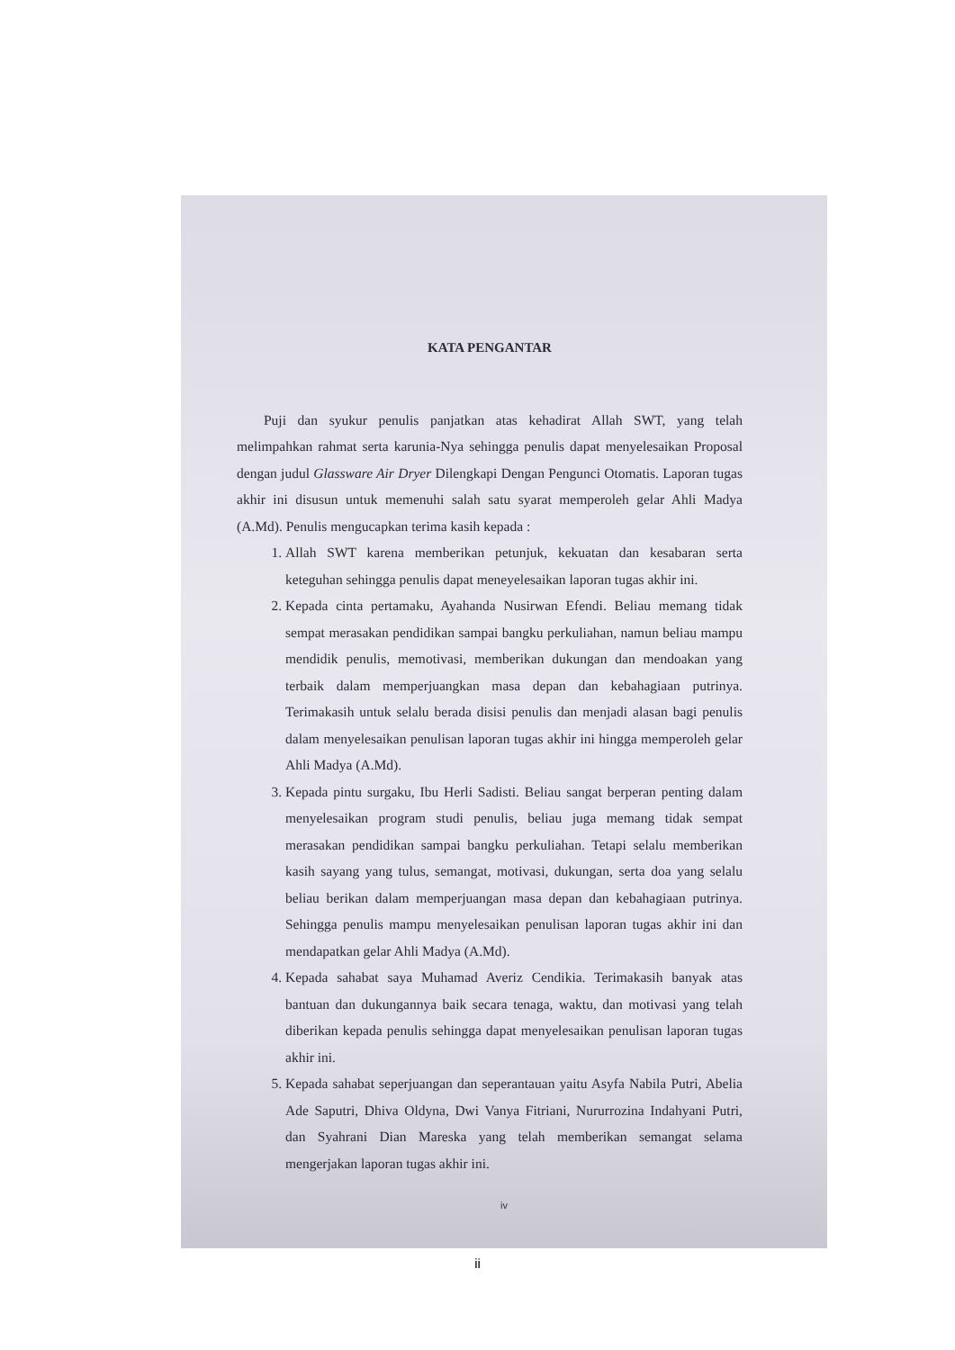KATA PENGANTAR
Puji dan syukur penulis panjatkan atas kehadirat Allah SWT, yang telah melimpahkan rahmat serta karunia-Nya sehingga penulis dapat menyelesaikan Proposal dengan judul Glassware Air Dryer Dilengkapi Dengan Pengunci Otomatis. Laporan tugas akhir ini disusun untuk memenuhi salah satu syarat memperoleh gelar Ahli Madya (A.Md). Penulis mengucapkan terima kasih kepada :
1. Allah SWT karena memberikan petunjuk, kekuatan dan kesabaran serta keteguhan sehingga penulis dapat meneyelesaikan laporan tugas akhir ini.
2. Kepada cinta pertamaku, Ayahanda Nusirwan Efendi. Beliau memang tidak sempat merasakan pendidikan sampai bangku perkuliahan, namun beliau mampu mendidik penulis, memotivasi, memberikan dukungan dan mendoakan yang terbaik dalam memperjuangkan masa depan dan kebahagiaan putrinya. Terimakasih untuk selalu berada disisi penulis dan menjadi alasan bagi penulis dalam menyelesaikan penulisan laporan tugas akhir ini hingga memperoleh gelar Ahli Madya (A.Md).
3. Kepada pintu surgaku, Ibu Herli Sadisti. Beliau sangat berperan penting dalam menyelesaikan program studi penulis, beliau juga memang tidak sempat merasakan pendidikan sampai bangku perkuliahan. Tetapi selalu memberikan kasih sayang yang tulus, semangat, motivasi, dukungan, serta doa yang selalu beliau berikan dalam memperjuangan masa depan dan kebahagiaan putrinya. Sehingga penulis mampu menyelesaikan penulisan laporan tugas akhir ini dan mendapatkan gelar Ahli Madya (A.Md).
4. Kepada sahabat saya Muhamad Averiz Cendikia. Terimakasih banyak atas bantuan dan dukungannya baik secara tenaga, waktu, dan motivasi yang telah diberikan kepada penulis sehingga dapat menyelesaikan penulisan laporan tugas akhir ini.
5. Kepada sahabat seperjuangan dan seperantauan yaitu Asyfa Nabila Putri, Abelia Ade Saputri, Dhiva Oldyna, Dwi Vanya Fitriani, Nururrozina Indahyani Putri, dan Syahrani Dian Mareska yang telah memberikan semangat selama mengerjakan laporan tugas akhir ini.
iv
ii